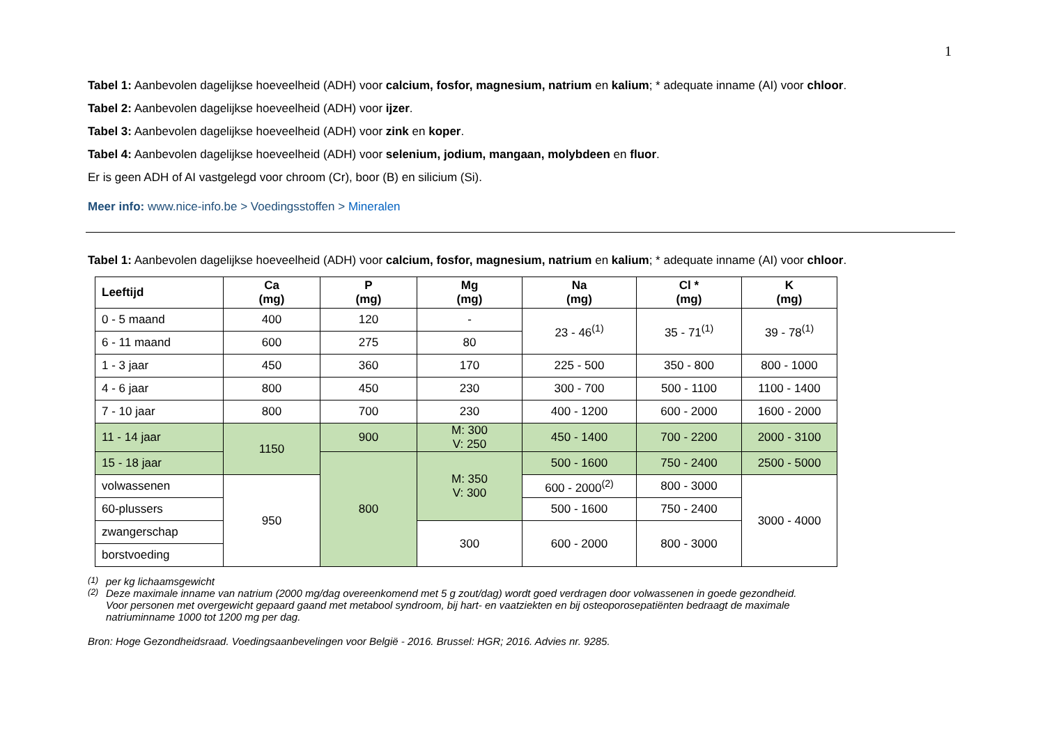1
Tabel 1: Aanbevolen dagelijkse hoeveelheid (ADH) voor calcium, fosfor, magnesium, natrium en kalium; * adequate inname (AI) voor chloor.
Tabel 2: Aanbevolen dagelijkse hoeveelheid (ADH) voor ijzer.
Tabel 3: Aanbevolen dagelijkse hoeveelheid (ADH) voor zink en koper.
Tabel 4: Aanbevolen dagelijkse hoeveelheid (ADH) voor selenium, jodium, mangaan, molybdeen en fluor.
Er is geen ADH of AI vastgelegd voor chroom (Cr), boor (B) en silicium (Si).
Meer info: www.nice-info.be > Voedingsstoffen > Mineralen
Tabel 1: Aanbevolen dagelijkse hoeveelheid (ADH) voor calcium, fosfor, magnesium, natrium en kalium; * adequate inname (AI) voor chloor.
| Leeftijd | Ca (mg) | P (mg) | Mg (mg) | Na (mg) | Cl * (mg) | K (mg) |
| --- | --- | --- | --- | --- | --- | --- |
| 0 - 5 maand | 400 | 120 | - | 23 - 46<sup>(1)</sup> | 35 - 71<sup>(1)</sup> | 39 - 78<sup>(1)</sup> |
| 6 - 11 maand | 600 | 275 | 80 | | | |
| 1 - 3 jaar | 450 | 360 | 170 | 225 - 500 | 350 - 800 | 800 - 1000 |
| 4 - 6 jaar | 800 | 450 | 230 | 300 - 700 | 500 - 1100 | 1100 - 1400 |
| 7 - 10 jaar | 800 | 700 | 230 | 400 - 1200 | 600 - 2000 | 1600 - 2000 |
| 11 - 14 jaar | 1150 | 900 | M: 300 V: 250 | 450 - 1400 | 700 - 2200 | 2000 - 3100 |
| 15 - 18 jaar | | 800 | M: 350 V: 300 | 500 - 1600 | 750 - 2400 | 2500 - 5000 |
| volwassenen | 950 | | | 600 - 2000<sup>(2)</sup> | 800 - 3000 | 3000 - 4000 |
| 60-plussers | | | | 500 - 1600 | 750 - 2400 | |
| zwangerschap | | | 300 | 600 - 2000 | 800 - 3000 | |
| borstvoeding | | | | | | |
<sup>(1)</sup> per kg lichaamsgewicht
<sup>(2)</sup> Deze maximale inname van natrium (2000 mg/dag overeenkomend met 5 g zout/dag) wordt goed verdragen door volwassenen in goede gezondheid.
Voor personen met overgewicht gepaard gaand met metabool syndroom, bij hart- en vaatziekten en bij osteoporosepatiënten bedraagt de maximale
natriuminname 1000 tot 1200 mg per dag.
Bron: Hoge Gezondheidsraad. Voedingsaanbevelingen voor België - 2016. Brussel: HGR; 2016. Advies nr. 9285.